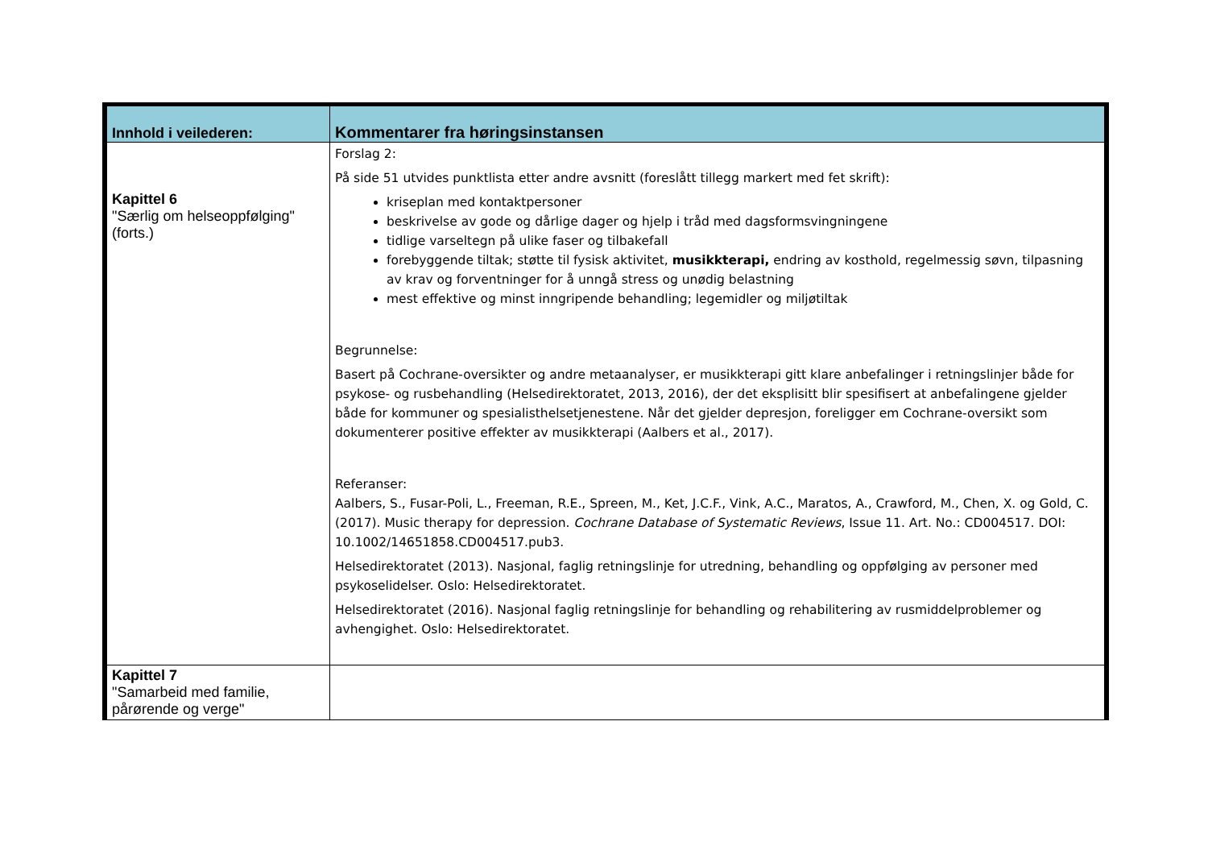| Innhold i veilederen: | Kommentarer fra høringsinstansen |
| --- | --- |
| Kapittel 6 "Særlig om helseoppfølging" (forts.) | Forslag 2: På side 51 utvides punktlista etter andre avsnitt (foreslått tillegg markert med fet skrift): kriseplan med kontaktpersoner beskrivelse av gode og dårlige dager og hjelp i tråd med dagsformsvingningene tidlige varseltegn på ulike faser og tilbakefall forebyggende tiltak; støtte til fysisk aktivitet, musikkterapi, endring av kosthold, regelmessig søvn, tilpasning av krav og forventninger for å unngå stress og unødig belastning mest effektive og minst inngripende behandling; legemidler og miljøtiltak Begrunnelse: Basert på Cochrane-oversikter og andre metaanalyser, er musikkterapi gitt klare anbefalinger i retningslinjer både for psykose- og rusbehandling (Helsedirektoratet, 2013, 2016), der det eksplisitt blir spesifisert at anbefalingene gjelder både for kommuner og spesialisthelsetjenestene. Når det gjelder depresjon, foreligger em Cochrane-oversikt som dokumenterer positive effekter av musikkterapi (Aalbers et al., 2017). Referanser: Aalbers, S., Fusar-Poli, L., Freeman, R.E., Spreen, M., Ket, J.C.F., Vink, A.C., Maratos, A., Crawford, M., Chen, X. og Gold, C. (2017). Music therapy for depression. Cochrane Database of Systematic Reviews , Issue 11. Art. No.: CD004517. DOI: 10.1002/14651858.CD004517.pub3. Helsedirektoratet (2013). Nasjonal, faglig retningslinje for utredning, behandling og oppfølging av personer med psykoselidelser. Oslo: Helsedirektoratet. Helsedirektoratet (2016). Nasjonal faglig retningslinje for behandling og rehabilitering av rusmiddelproblemer og avhengighet. Oslo: Helsedirektoratet. |
| Kapittel 7 "Samarbeid med familie, pårørende og verge" | |